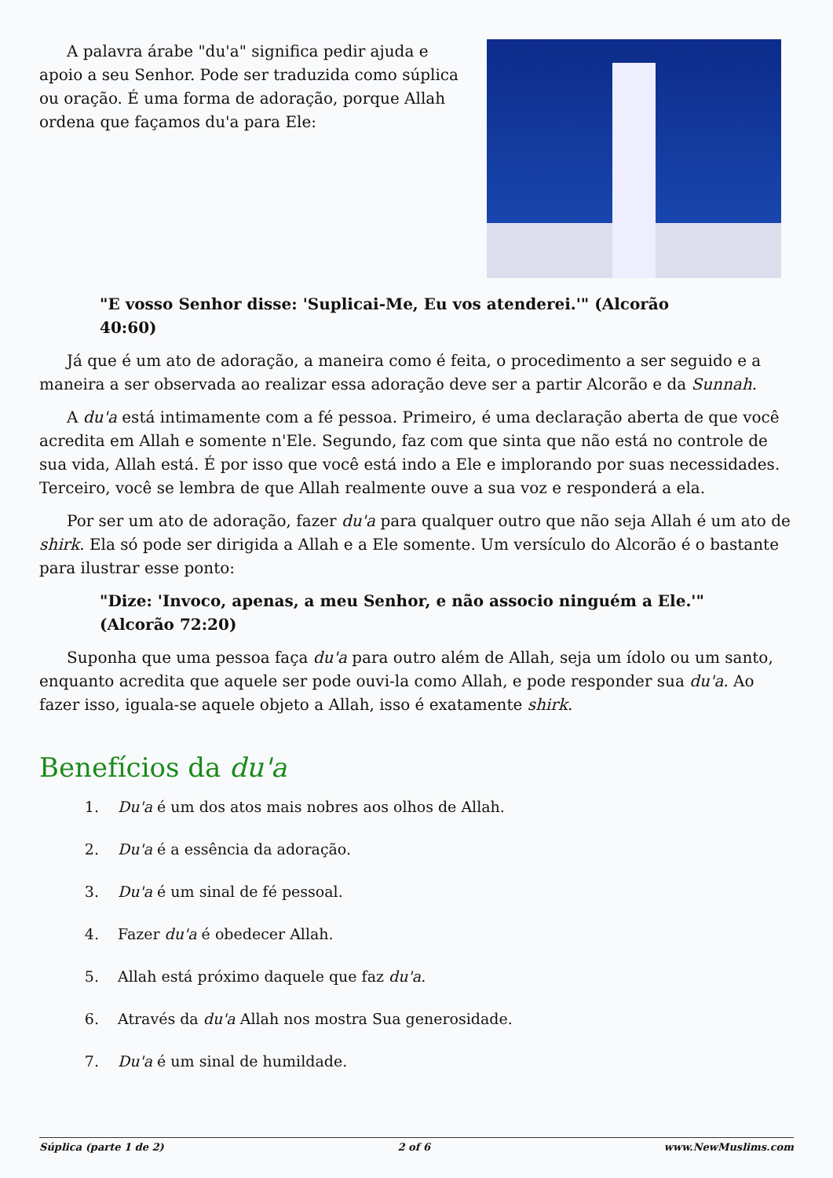A palavra árabe "du'a" significa pedir ajuda e apoio a seu Senhor. Pode ser traduzida como súplica ou oração. É uma forma de adoração, porque Allah ordena que façamos du'a para Ele:
"E vosso Senhor disse: 'Suplicai-Me, Eu vos atenderei.'" (Alcorão 40:60)
Já que é um ato de adoração, a maneira como é feita, o procedimento a ser seguido e a maneira a ser observada ao realizar essa adoração deve ser a partir Alcorão e da Sunnah.
A du'a está intimamente com a fé pessoa. Primeiro, é uma declaração aberta de que você acredita em Allah e somente n'Ele. Segundo, faz com que sinta que não está no controle de sua vida, Allah está. É por isso que você está indo a Ele e implorando por suas necessidades. Terceiro, você se lembra de que Allah realmente ouve a sua voz e responderá a ela.
Por ser um ato de adoração, fazer du'a para qualquer outro que não seja Allah é um ato de shirk. Ela só pode ser dirigida a Allah e a Ele somente. Um versículo do Alcorão é o bastante para ilustrar esse ponto:
"Dize: 'Invoco, apenas, a meu Senhor, e não associo ninguém a Ele.'" (Alcorão 72:20)
Suponha que uma pessoa faça du'a para outro além de Allah, seja um ídolo ou um santo, enquanto acredita que aquele ser pode ouvi-la como Allah, e pode responder sua du'a. Ao fazer isso, iguala-se aquele objeto a Allah, isso é exatamente shirk.
Benefícios da du'a
1. Du'a é um dos atos mais nobres aos olhos de Allah.
2. Du'a é a essência da adoração.
3. Du'a é um sinal de fé pessoal.
4. Fazer du'a é obedecer Allah.
5. Allah está próximo daquele que faz du'a.
6. Através da du'a Allah nos mostra Sua generosidade.
7. Du'a é um sinal de humildade.
Súplica (parte 1 de 2) 2 of 6 www.NewMuslims.com